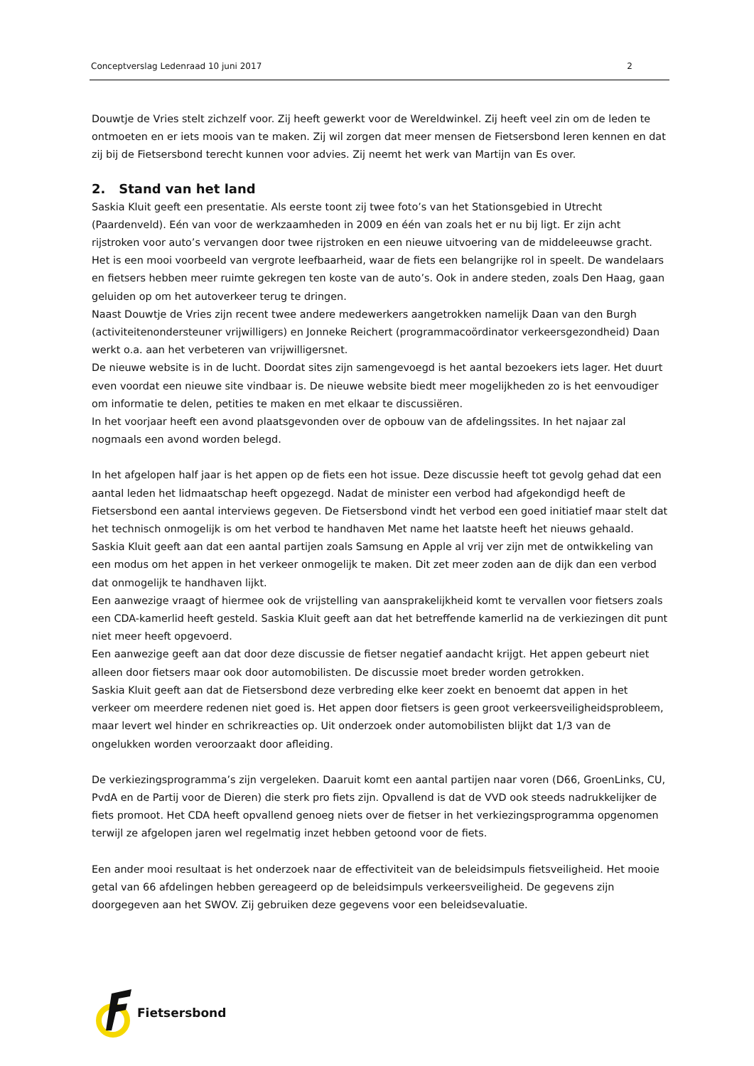Conceptverslag Ledenraad 10 juni 2017 2
Douwtje de Vries stelt zichzelf voor. Zij heeft gewerkt voor de Wereldwinkel. Zij heeft veel zin om de leden te ontmoeten en er iets moois van te maken. Zij wil zorgen dat meer mensen de Fietsersbond leren kennen en dat zij bij de Fietsersbond terecht kunnen voor advies. Zij neemt het werk van Martijn van Es over.
2. Stand van het land
Saskia Kluit geeft een presentatie. Als eerste toont zij twee foto’s van het Stationsgebied in Utrecht (Paardenveld). Eén van voor de werkzaamheden in 2009 en één van zoals het er nu bij ligt. Er zijn acht rijstroken voor auto’s vervangen door twee rijstroken en een nieuwe uitvoering van de middeleeuwse gracht. Het is een mooi voorbeeld van vergrote leefbaarheid, waar de fiets een belangrijke rol in speelt. De wandelaars en fietsers hebben meer ruimte gekregen ten koste van de auto’s. Ook in andere steden, zoals Den Haag, gaan geluiden op om het autoverkeer terug te dringen.
Naast Douwtje de Vries zijn recent twee andere medewerkers aangetrokken namelijk Daan van den Burgh (activiteitenondersteuner vrijwilligers) en Jonneke Reichert (programmacoördinator verkeersgezondheid) Daan werkt o.a. aan het verbeteren van vrijwilligersnet.
De nieuwe website is in de lucht. Doordat sites zijn samengevoegd is het aantal bezoekers iets lager. Het duurt even voordat een nieuwe site vindbaar is. De nieuwe website biedt meer mogelijkheden zo is het eenvoudiger om informatie te delen, petities te maken en met elkaar te discussiëren.
In het voorjaar heeft een avond plaatsgevonden over de opbouw van de afdelingssites. In het najaar zal nogmaals een avond worden belegd.
In het afgelopen half jaar is het appen op de fiets een hot issue. Deze discussie heeft tot gevolg gehad dat een aantal leden het lidmaatschap heeft opgezegd. Nadat de minister een verbod had afgekondigd heeft de Fietsersbond een aantal interviews gegeven. De Fietsersbond vindt het verbod een goed initiatief maar stelt dat het technisch onmogelijk is om het verbod te handhaven Met name het laatste heeft het nieuws gehaald. Saskia Kluit geeft aan dat een aantal partijen zoals Samsung en Apple al vrij ver zijn met de ontwikkeling van een modus om het appen in het verkeer onmogelijk te maken. Dit zet meer zoden aan de dijk dan een verbod dat onmogelijk te handhaven lijkt.
Een aanwezige vraagt of hiermee ook de vrijstelling van aansprakelijkheid komt te vervallen voor fietsers zoals een CDA-kamerlid heeft gesteld. Saskia Kluit geeft aan dat het betreffende kamerlid na de verkiezingen dit punt niet meer heeft opgevoerd.
Een aanwezige geeft aan dat door deze discussie de fietser negatief aandacht krijgt. Het appen gebeurt niet alleen door fietsers maar ook door automobilisten. De discussie moet breder worden getrokken.
Saskia Kluit geeft aan dat de Fietsersbond deze verbreding elke keer zoekt en benoemt dat appen in het verkeer om meerdere redenen niet goed is. Het appen door fietsers is geen groot verkeersveiligheidsprobleem, maar levert wel hinder en schrikreacties op. Uit onderzoek onder automobilisten blijkt dat 1/3 van de ongelukken worden veroorzaakt door afleiding.
De verkiezingsprogramma’s zijn vergeleken. Daaruit komt een aantal partijen naar voren (D66, GroenLinks, CU, PvdA en de Partij voor de Dieren) die sterk pro fiets zijn. Opvallend is dat de VVD ook steeds nadrukkelijker de fiets promoot. Het CDA heeft opvallend genoeg niets over de fietser in het verkiezingsprogramma opgenomen terwijl ze afgelopen jaren wel regelmatig inzet hebben getoond voor de fiets.
Een ander mooi resultaat is het onderzoek naar de effectiviteit van de beleidsimpuls fietsveiligheid. Het mooie getal van 66 afdelingen hebben gereageerd op de beleidsimpuls verkeersveiligheid. De gegevens zijn doorgegeven aan het SWOV. Zij gebruiken deze gegevens voor een beleidsevaluatie.
Fietsersbond